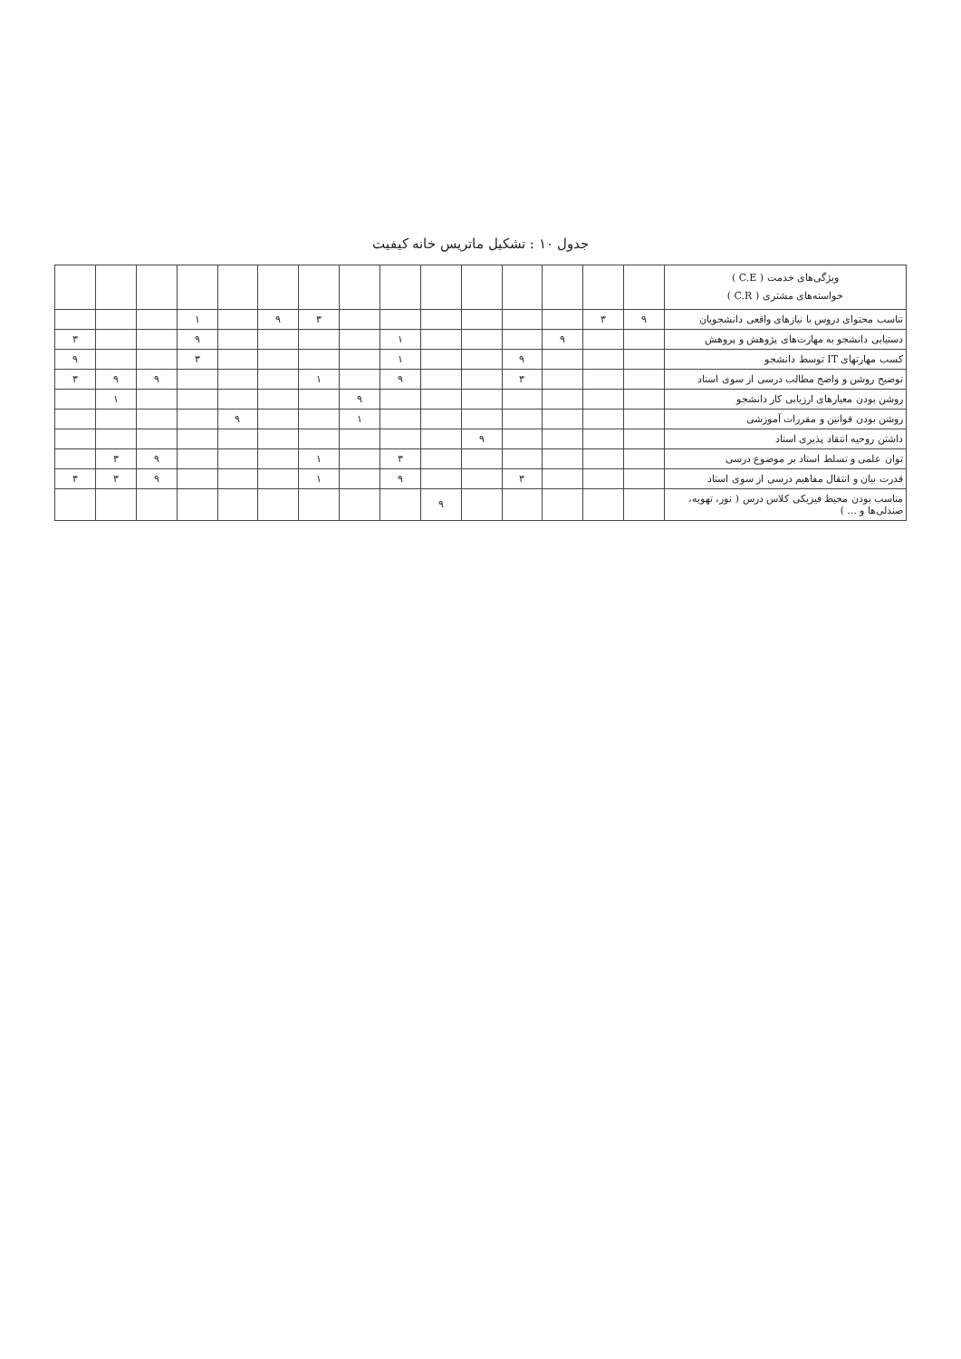جدول ۱۰ : تشکیل ماتریس خانه کیفیت
| ویژگی‌های خدمت ( C.E ) خواسته‌های مشتری ( C.R ) | | | | | | | | | | | | | | | |
| --- | --- | --- | --- | --- | --- | --- | --- | --- | --- | --- | --- | --- | --- | --- | --- |
| تناسب محتوای دروس با نیازهای واقعی دانشجویان | ۹ | ۳ | | | | | | | ۳ | ۹ | | ۱ | | | |
| دستیابی دانشجو به مهارت‌های پژوهش و پروهش | | | ۹ | | | | ۱ | | | | | ۹ | | | ۳ |
| کسب مهارتهای IT توسط دانشجو | | | | ۹ | | | ۱ | | | | | ۳ | | | ۹ |
| توضیح روشن و واضح مطالب درسی از سوی استاد | | | | ۳ | | | ۹ | | ۱ | | | | ۹ | ۹ | ۳ |
| روشن بودن معیارهای ارزیابی کار دانشجو | | | | | | | | ۹ | | | | | | ۱ | |
| روشن بودن قوانین و مقررات آموزشی | | | | | | | | ۱ | | | ۹ | | | | |
| داشتن روحیه انتقاد پذیری استاد | | | | | ۹ | | | | | | | | | | |
| توان علمی و تسلط استاد بر موضوع درسی | | | | | | | ۳ | | ۱ | | | | ۹ | ۳ | |
| قدرت بیان و انتقال مفاهیم درسی از سوی استاد | | | | ۳ | | | ۹ | | ۱ | | | | ۹ | ۳ | ۳ |
| مناسب بودن محیط فیزیکی کلاس درس ( نور، تهویه، صندلی‌ها و ... ) | | | | | | ۹ | | | | | | | | | |